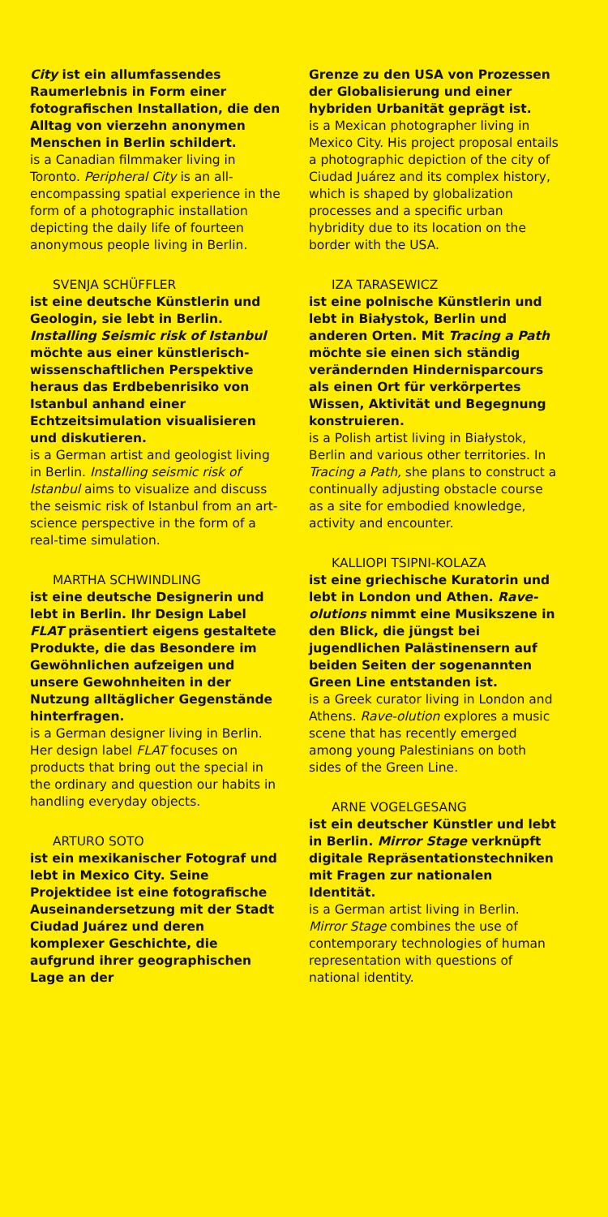City ist ein allumfassendes Raumerlebnis in Form einer fotografischen Installation, die den Alltag von vierzehn anonymen Menschen in Berlin schildert.
is a Canadian filmmaker living in Toronto. Peripheral City is an all-encompassing spatial experience in the form of a photographic installation depicting the daily life of fourteen anonymous people living in Berlin.
SVENJA SCHÜFFLER
ist eine deutsche Künstlerin und Geologin, sie lebt in Berlin. Installing Seismic risk of Istanbul möchte aus einer künstlerisch-wissenschaftlichen Perspektive heraus das Erdbebenrisiko von Istanbul anhand einer Echtzeitsimulation visualisieren und diskutieren.
is a German artist and geologist living in Berlin. Installing seismic risk of Istanbul aims to visualize and discuss the seismic risk of Istanbul from an art-science perspective in the form of a real-time simulation.
MARTHA SCHWINDLING
ist eine deutsche Designerin und lebt in Berlin. Ihr Design Label FLAT präsentiert eigens gestaltete Produkte, die das Besondere im Gewöhnlichen aufzeigen und unsere Gewohnheiten in der Nutzung alltäglicher Gegenstände hinterfragen.
is a German designer living in Berlin. Her design label FLAT focuses on products that bring out the special in the ordinary and question our habits in handling everyday objects.
ARTURO SOTO
ist ein mexikanischer Fotograf und lebt in Mexico City. Seine Projektidee ist eine fotografische Auseinandersetzung mit der Stadt Ciudad Juárez und deren komplexer Geschichte, die aufgrund ihrer geographischen Lage an der
Grenze zu den USA von Prozessen der Globalisierung und einer hybriden Urbanität geprägt ist.
is a Mexican photographer living in Mexico City. His project proposal entails a photographic depiction of the city of Ciudad Juárez and its complex history, which is shaped by globalization processes and a specific urban hybridity due to its location on the border with the USA.
IZA TARASEWICZ
ist eine polnische Künstlerin und lebt in Białystok, Berlin und anderen Orten. Mit Tracing a Path möchte sie einen sich ständig verändernden Hindernisparcours als einen Ort für verkörpertes Wissen, Aktivität und Begegnung konstruieren.
is a Polish artist living in Białystok, Berlin and various other territories. In Tracing a Path, she plans to construct a continually adjusting obstacle course as a site for embodied knowledge, activity and encounter.
KALLIOPI TSIPNI-KOLAZA
ist eine griechische Kuratorin und lebt in London und Athen. Rave-olutions nimmt eine Musikszene in den Blick, die jüngst bei jugendlichen Palästinensern auf beiden Seiten der sogenannten Green Line entstanden ist.
is a Greek curator living in London and Athens. Rave-olution explores a music scene that has recently emerged among young Palestinians on both sides of the Green Line.
ARNE VOGELGESANG
ist ein deutscher Künstler und lebt in Berlin. Mirror Stage verknüpft digitale Repräsentationstechniken mit Fragen zur nationalen Identität.
is a German artist living in Berlin. Mirror Stage combines the use of contemporary technologies of human representation with questions of national identity.